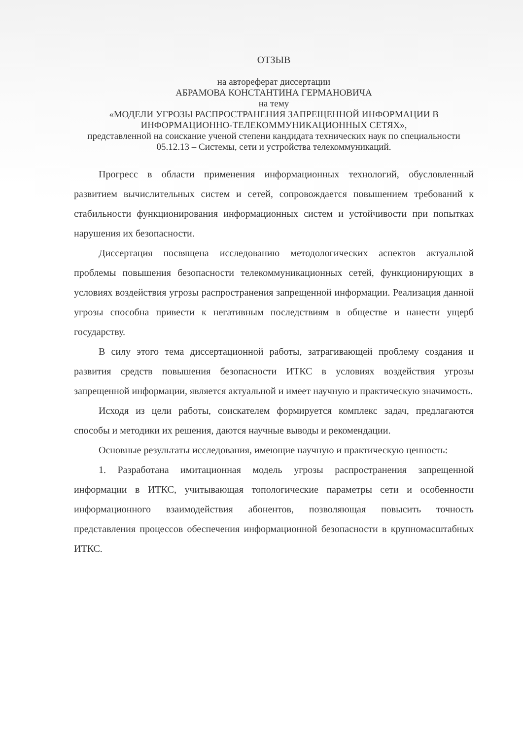ОТЗЫВ
на автореферат диссертации
АБРАМОВА КОНСТАНТИНА ГЕРМАНОВИЧА
на тему
«МОДЕЛИ УГРОЗЫ РАСПРОСТРАНЕНИЯ ЗАПРЕЩЕННОЙ ИНФОРМАЦИИ В ИНФОРМАЦИОННО-ТЕЛЕКОММУНИКАЦИОННЫХ СЕТЯХ»,
представленной на соискание ученой степени кандидата технических наук по специальности 05.12.13 – Системы, сети и устройства телекоммуникаций.
Прогресс в области применения информационных технологий, обусловленный развитием вычислительных систем и сетей, сопровождается повышением требований к стабильности функционирования информационных систем и устойчивости при попытках нарушения их безопасности.
Диссертация посвящена исследованию методологических аспектов актуальной проблемы повышения безопасности телекоммуникационных сетей, функционирующих в условиях воздействия угрозы распространения запрещенной информации. Реализация данной угрозы способна привести к негативным последствиям в обществе и нанести ущерб государству.
В силу этого тема диссертационной работы, затрагивающей проблему создания и развития средств повышения безопасности ИТКС в условиях воздействия угрозы запрещенной информации, является актуальной и имеет научную и практическую значимость.
Исходя из цели работы, соискателем формируется комплекс задач, предлагаются способы и методики их решения, даются научные выводы и рекомендации.
Основные результаты исследования, имеющие научную и практическую ценность:
1. Разработана имитационная модель угрозы распространения запрещенной информации в ИТКС, учитывающая топологические параметры сети и особенности информационного взаимодействия абонентов, позволяющая повысить точность представления процессов обеспечения информационной безопасности в крупномасштабных ИТКС.